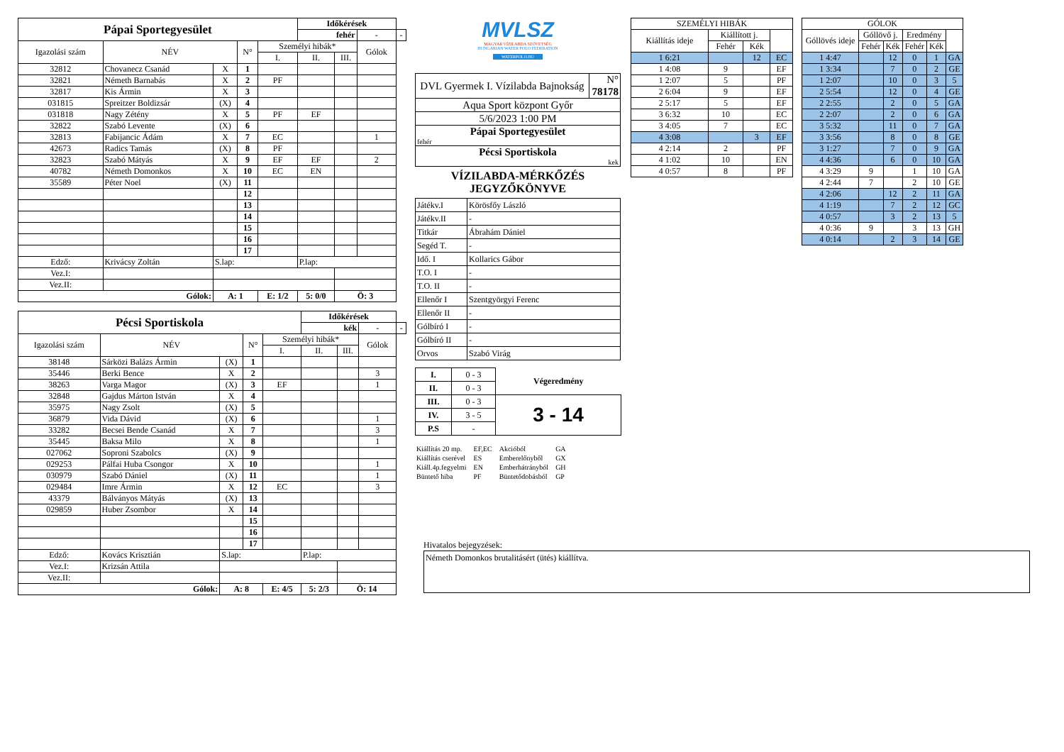| Pápai Sportegyesület | | | | | Időkérések | | | |
| | | | | | fehér | | - | - |
| Igazolási szám | NÉV | | N° | Személyi hibák* | | | Gólok | |
| | | | | I. | II. | III. | | |
| 32812 | Chovanecz Csanád | X | 1 | | | | | |
| 32821 | Németh Barnabás | X | 2 | PF | | | | |
| 32817 | Kis Ármin | X | 3 | | | | | |
| 031815 | Spreitzer Boldizsár | (X) | 4 | | | | | |
| 031818 | Nagy Zétény | X | 5 | PF | EF | | | |
| 32822 | Szabó Levente | (X) | 6 | | | | | |
| 32813 | Fabijancic Ádám | X | 7 | EC | | | 1 | |
| 42673 | Radics Tamás | (X) | 8 | PF | | | | |
| 32823 | Szabó Mátyás | X | 9 | EF | EF | | 2 | |
| 40782 | Németh Domonkos | X | 10 | EC | EN | | | |
| 35589 | Péter Noel | (X) | 11 | | | | | |
| | | | 12 | | | | | |
| | | | 13 | | | | | |
| | | | 14 | | | | | |
| | | | 15 | | | | | |
| | | | 16 | | | | | |
| | | | 17 | | | | | |
| Edző: | Krivácsy Zoltán | S.lap: | | | P.lap: | | | |
| Vez.I: | | | | | | | | |
| Vez.II: | | | | | | | | |
| Gólok: | | A: 1 | | E: 1/2 | 5: 0/0 | Ö: 3 | | |
| Pécsi Sportiskola | | | | | Időkérések | | | |
| | | | | | kék | | - | - |
| Igazolási szám | NÉV | | N° | Személyi hibák* | | | Gólok | |
| | | | | I. | II. | III. | | |
| 38148 | Sárközi Balázs Ármin | (X) | 1 | | | | | |
| 35446 | Berki Bence | X | 2 | | | | 3 | |
| 38263 | Varga Magor | (X) | 3 | EF | | | 1 | |
| 32848 | Gajdus Márton István | X | 4 | | | | | |
| 35975 | Nagy Zsolt | (X) | 5 | | | | | |
| 36879 | Vida Dávid | (X) | 6 | | | | 1 | |
| 33282 | Becsei Bende Csanád | X | 7 | | | | 3 | |
| 35445 | Baksa Milo | X | 8 | | | | 1 | |
| 027062 | Soproni Szabolcs | (X) | 9 | | | | | |
| 029253 | Pálfai Huba Csongor | X | 10 | | | | 1 | |
| 030979 | Szabó Dániel | (X) | 11 | | | | 1 | |
| 029484 | Imre Ármin | X | 12 | EC | | | 3 | |
| 43379 | Bálványos Mátyás | (X) | 13 | | | | | |
| 029859 | Huber Zsombor | X | 14 | | | | | |
| | | | 15 | | | | | |
| | | | 16 | | | | | |
| | | | 17 | | | | | |
| Edző: | Kovács Krisztián | S.lap: | | | P.lap: | | | |
| Vez.I: | Krizsán Attila | | | | | | | |
| Vez.II: | | | | | | | | |
| Gólok: | | A: 8 | | E: 4/5 | 5: 2/3 | Ö: 14 | | |
MVLSZ
MAGYAR VÍZILABDA SZÖVETSÉG
HUNGARIAN WATER POLO FEDERATION
WATERPOLO.HU
| DVL Gyermek I. Vízilabda Bajnokság | N° 78178 |
| Aqua Sport központ Győr | |
| 5/6/2023 1:00 PM | |
| Pápai Sportegyesület fehér | |
| Pécsi Sportiskola kek | |
VÍZILABDA-MÉRKŐZÉS
JEGYZŐKÖNYVE
| Játékv.I | Körösfőy László |
| Játékv.II | - |
| Titkár | Ábrahám Dániel |
| Segéd T. | - |
| Idő. I | Kollarics Gábor |
| T.O. I | - |
| T.O. II | - |
| Ellenőr I | Szentgyörgyi Ferenc |
| Ellenőr II | - |
| Gólbíró I | - |
| Gólbíró II | - |
| Orvos | Szabó Virág |
| I. | 0 - 3 | Végeredmény |
| II. | 0 - 3 | |
| III. | 0 - 3 | 3 - 14 |
| IV. | 3 - 5 | |
| P.S | - | |
| Kiállítás 20 mp. | EF,EC | Akcióból | GA |
| Kiállítás cserével | ES | Emberelőnyből | GX |
| Kiáll.4p.fegyelmi | EN | Emberhátrányból | GH |
| Büntető hiba | PF | Büntetődobásból | GP |
| SZEMÉLYI HIBÁK | | | |
| --- | --- | --- | --- |
| Kiállítás ideje | Kiállított j. | | |
| | Fehér | Kék | |
| 1 6:21 | | 12 | EC |
| 1 4:08 | 9 | | EF |
| 1 2:07 | 5 | | PF |
| 2 6:04 | 9 | | EF |
| 2 5:17 | 5 | | EF |
| 3 6:32 | 10 | | EC |
| 3 4:05 | 7 | | EC |
| 4 3:08 | | 3 | EF |
| 4 2:14 | 2 | | PF |
| 4 1:02 | 10 | | EN |
| 4 0:57 | 8 | | PF |
| GÓLOK | | | | | |
| --- | --- | --- | --- | --- | --- |
| Góllövés ideje | Góllövő j. | | Eredmény | | |
| | Fehér | Kék | Fehér | Kék | |
| 1 4:47 | | 12 | 0 | 1 | GA |
| 1 3:34 | | 7 | 0 | 2 | GE |
| 1 2:07 | | 10 | 0 | 3 | 5 |
| 2 5:54 | | 12 | 0 | 4 | GE |
| 2 2:55 | | 2 | 0 | 5 | GA |
| 2 2:07 | | 2 | 0 | 6 | GA |
| 3 5:32 | | 11 | 0 | 7 | GA |
| 3 3:56 | | 8 | 0 | 8 | GE |
| 3 1:27 | | 7 | 0 | 9 | GA |
| 4 4:36 | | 6 | 0 | 10 | GA |
| 4 3:29 | 9 | | 1 | 10 | GA |
| 4 2:44 | 7 | | 2 | 10 | GE |
| 4 2:06 | | 12 | 2 | 11 | GA |
| 4 1:19 | | 7 | 2 | 12 | GC |
| 4 0:57 | | 3 | 2 | 13 | 5 |
| 4 0:36 | 9 | | 3 | 13 | GH |
| 4 0:14 | | 2 | 3 | 14 | GE |
Hivatalos bejegyzések:
Németh Domonkos brutalitásért (ütés) kiállítva.